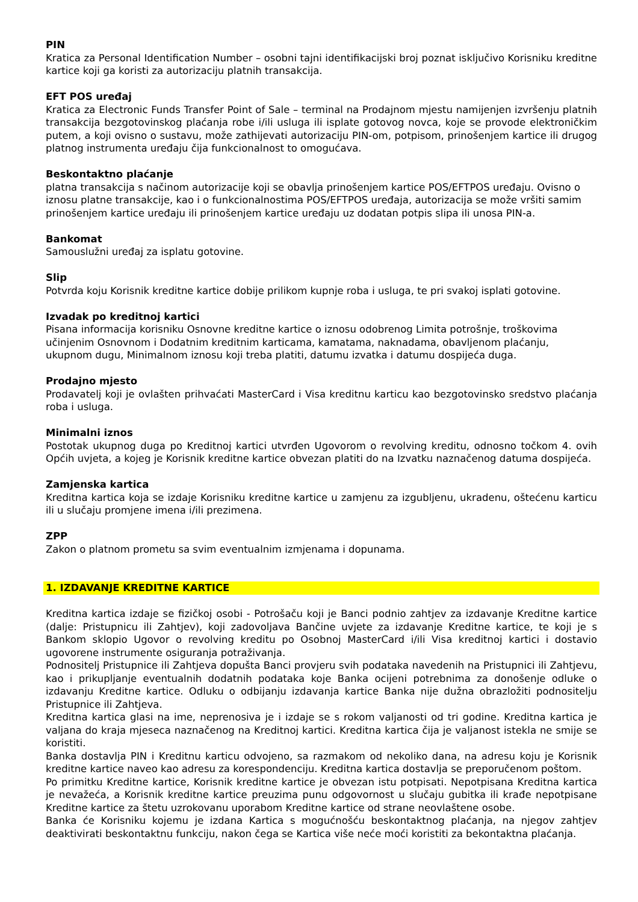PIN
Kratica za Personal Identification Number – osobni tajni identifikacijski broj poznat isključivo Korisniku kreditne kartice koji ga koristi za autorizaciju platnih transakcija.
EFT POS uređaj
Kratica za Electronic Funds Transfer Point of Sale – terminal na Prodajnom mjestu namijenjen izvršenju platnih transakcija bezgotovinskog plaćanja robe i/ili usluga ili isplate gotovog novca, koje se provode elektroničkim putem, a koji ovisno o sustavu, može zathijevati autorizaciju PIN-om, potpisom, prinošenjem kartice ili drugog platnog instrumenta uređaju čija funkcionalnost to omogućava.
Beskontaktno plaćanje
platna transakcija s načinom autorizacije koji se obavlja prinošenjem kartice POS/EFTPOS uređaju. Ovisno o iznosu platne transakcije, kao i o funkcionalnostima POS/EFTPOS uređaja, autorizacija se može vršiti samim prinošenjem kartice uređaju ili prinošenjem kartice uređaju uz dodatan potpis slipa ili unosa PIN-a.
Bankomat
Samouslužni uređaj za isplatu gotovine.
Slip
Potvrda koju Korisnik kreditne kartice dobije prilikom kupnje roba i usluga, te pri svakoj isplati gotovine.
Izvadak po kreditnoj kartici
Pisana informacija korisniku Osnovne kreditne kartice o iznosu odobrenog Limita potrošnje, troškovima učinjenim Osnovnom i Dodatnim kreditnim karticama, kamatama, naknadama, obavljenom plaćanju, ukupnom dugu, Minimalnom iznosu koji treba platiti, datumu izvatka i datumu dospijeća duga.
Prodajno mjesto
Prodavatelj koji je ovlašten prihvaćati MasterCard i Visa kreditnu karticu kao bezgotovinsko sredstvo plaćanja roba i usluga.
Minimalni iznos
Postotak ukupnog duga po Kreditnoj kartici utvrđen Ugovorom o revolving kreditu, odnosno točkom 4. ovih Općih uvjeta, a kojeg je Korisnik kreditne kartice obvezan platiti do na Izvatku naznačenog datuma dospijeća.
Zamjenska kartica
Kreditna kartica koja se izdaje Korisniku kreditne kartice u zamjenu za izgubljenu, ukradenu, oštećenu karticu ili u slučaju promjene imena i/ili prezimena.
ZPP
Zakon o platnom prometu sa svim eventualnim izmjenama i dopunama.
1. IZDAVANJE KREDITNE KARTICE
Kreditna kartica izdaje se fizičkoj osobi - Potrošaču koji je Banci podnio zahtjev za izdavanje Kreditne kartice (dalje: Pristupnicu ili Zahtjev), koji zadovoljava Bančine uvjete za izdavanje Kreditne kartice, te koji je s Bankom sklopio Ugovor o revolving kreditu po Osobnoj MasterCard i/ili Visa kreditnoj kartici i dostavio ugovorene instrumente osiguranja potraživanja.
Podnositelj Pristupnice ili Zahtjeva dopušta Banci provjeru svih podataka navedenih na Pristupnici ili Zahtjevu, kao i prikupljanje eventualnih dodatnih podataka koje Banka ocijeni potrebnima za donošenje odluke o izdavanju Kreditne kartice. Odluku o odbijanju izdavanja kartice Banka nije dužna obrazložiti podnositelju Pristupnice ili Zahtjeva.
Kreditna kartica glasi na ime, neprenosiva je i izdaje se s rokom valjanosti od tri godine. Kreditna kartica je valjana do kraja mjeseca naznačenog na Kreditnoj kartici. Kreditna kartica čija je valjanost istekla ne smije se koristiti.
Banka dostavlja PIN i Kreditnu karticu odvojeno, sa razmakom od nekoliko dana, na adresu koju je Korisnik kreditne kartice naveo kao adresu za korespondenciju. Kreditna kartica dostavlja se preporučenom poštom.
Po primitku Kreditne kartice, Korisnik kreditne kartice je obvezan istu potpisati. Nepotpisana Kreditna kartica je nevažeća, a Korisnik kreditne kartice preuzima punu odgovornost u slučaju gubitka ili krađe nepotpisane Kreditne kartice za štetu uzrokovanu uporabom Kreditne kartice od strane neovlaštene osobe.
Banka će Korisniku kojemu je izdana Kartica s mogućnošću beskontaktnog plaćanja, na njegov zahtjev deaktivirati beskontaktnu funkciju, nakon čega se Kartica više neće moći koristiti za bekontaktna plaćanja.